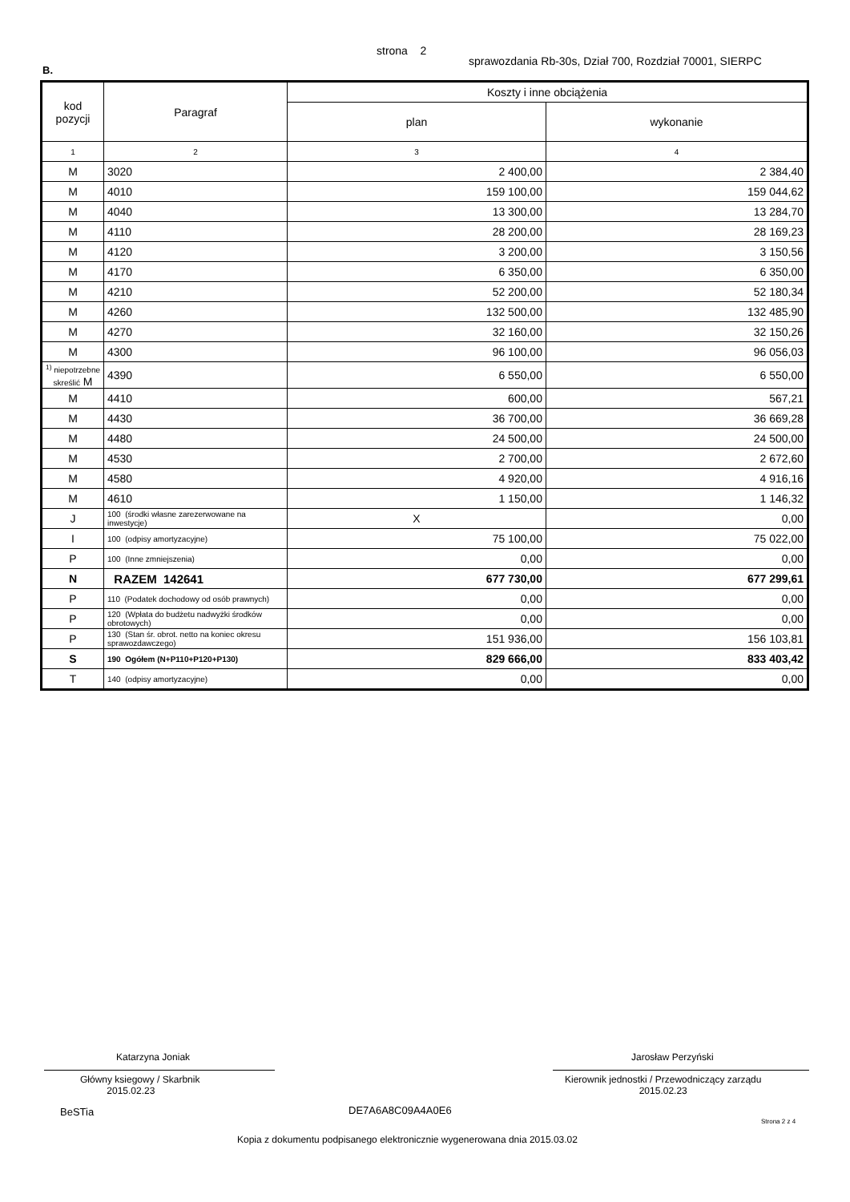strona 2
sprawozdania Rb-30s, Dział 700, Rozdział 70001, SIERPC
B.
| kod pozycji | Paragraf | Koszty i inne obciążenia | |
| --- | --- | --- | --- |
| | | plan | wykonanie |
| 1 | 2 | 3 | 4 |
| M | 3020 | 2 400,00 | 2 384,40 |
| M | 4010 | 159 100,00 | 159 044,62 |
| M | 4040 | 13 300,00 | 13 284,70 |
| M | 4110 | 28 200,00 | 28 169,23 |
| M | 4120 | 3 200,00 | 3 150,56 |
| M | 4170 | 6 350,00 | 6 350,00 |
| M | 4210 | 52 200,00 | 52 180,34 |
| M | 4260 | 132 500,00 | 132 485,90 |
| M | 4270 | 32 160,00 | 32 150,26 |
| M | 4300 | 96 100,00 | 96 056,03 |
| <sup>1)</sup> niepotrzebne skreślić M | 4390 | 6 550,00 | 6 550,00 |
| M | 4410 | 600,00 | 567,21 |
| M | 4430 | 36 700,00 | 36 669,28 |
| M | 4480 | 24 500,00 | 24 500,00 |
| M | 4530 | 2 700,00 | 2 672,60 |
| M | 4580 | 4 920,00 | 4 916,16 |
| M | 4610 | 1 150,00 | 1 146,32 |
| J | 100 (środki własne zarezerwowane na inwestycje) | X | 0,00 |
| I | 100 (odpisy amortyzacyjne) | 75 100,00 | 75 022,00 |
| P | 100 (Inne zmniejszenia) | 0,00 | 0,00 |
| N | RAZEM 142641 | 677 730,00 | 677 299,61 |
| P | 110 (Podatek dochodowy od osób prawnych) | 0,00 | 0,00 |
| P | 120 (Wpłata do budżetu nadwyżki środków obrotowych) | 0,00 | 0,00 |
| P | 130 (Stan śr. obrot. netto na koniec okresu sprawozdawczego) | 151 936,00 | 156 103,81 |
| S | 190 Ogółem (N+P110+P120+P130) | 829 666,00 | 833 403,42 |
| T | 140 (odpisy amortyzacyjne) | 0,00 | 0,00 |
Katarzyna Joniak Jarosław Perzyński
Główny ksiegowy / Skarbnik
2015.02.23
Kierownik jednostki / Przewodniczący zarządu
2015.02.23
BeSTia DE7A6A8C09A4A0E6
Strona 2 z 4
Kopia z dokumentu podpisanego elektronicznie wygenerowana dnia 2015.03.02